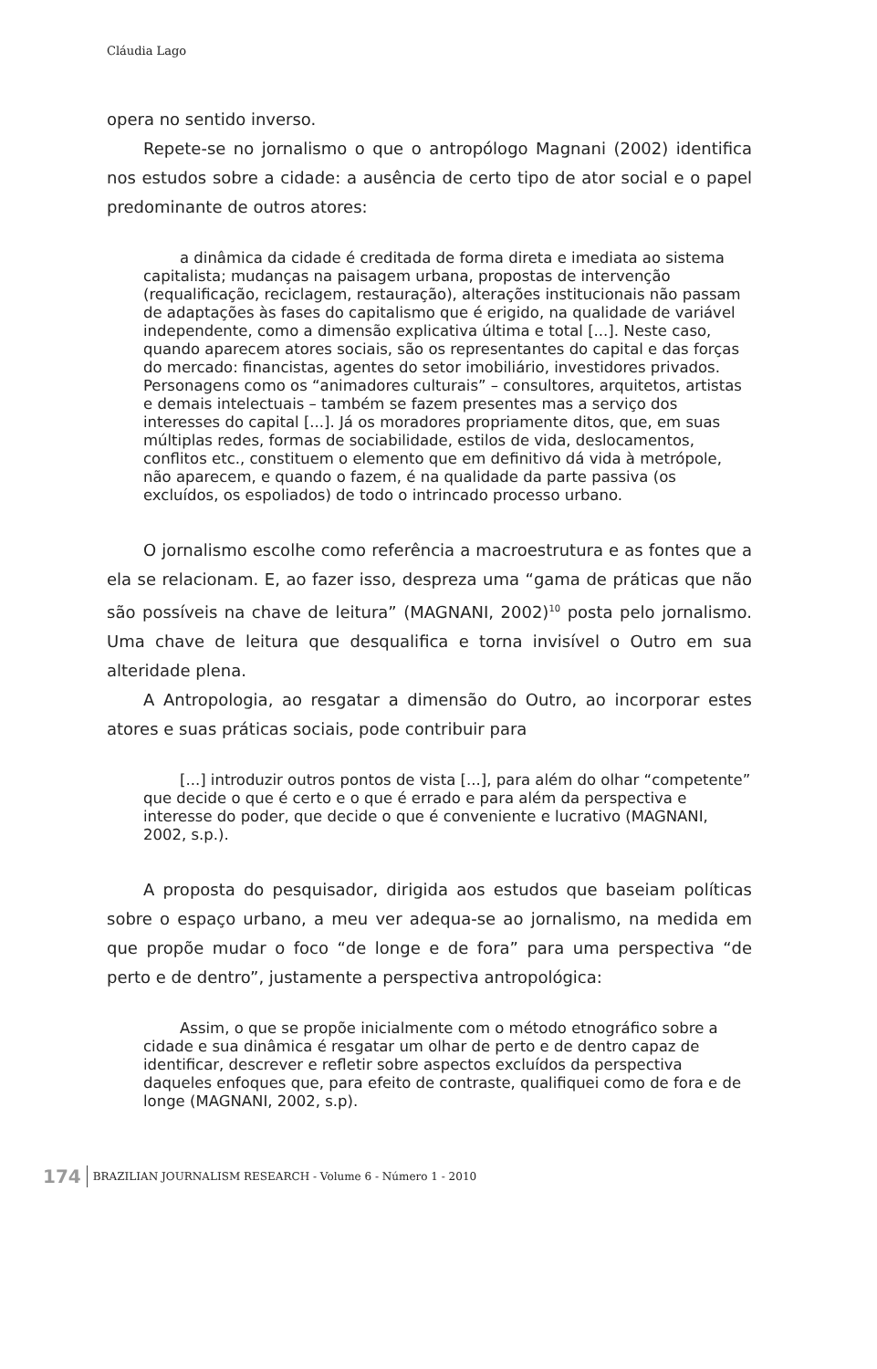Cláudia Lago
opera no sentido inverso.
Repete-se no jornalismo o que o antropólogo Magnani (2002) identifica nos estudos sobre a cidade: a ausência de certo tipo de ator social e o papel predominante de outros atores:
a dinâmica da cidade é creditada de forma direta e imediata ao sistema capitalista; mudanças na paisagem urbana, propostas de intervenção (requalificação, reciclagem, restauração), alterações institucionais não passam de adaptações às fases do capitalismo que é erigido, na qualidade de variável independente, como a dimensão explicativa última e total [...]. Neste caso, quando aparecem atores sociais, são os representantes do capital e das forças do mercado: financistas, agentes do setor imobiliário, investidores privados. Personagens como os “animadores culturais” – consultores, arquitetos, artistas e demais intelectuais – também se fazem presentes mas a serviço dos interesses do capital [...]. Já os moradores propriamente ditos, que, em suas múltiplas redes, formas de sociabilidade, estilos de vida, deslocamentos, conflitos etc., constituem o elemento que em definitivo dá vida à metrópole, não aparecem, e quando o fazem, é na qualidade da parte passiva (os excluídos, os espoliados) de todo o intrincado processo urbano.
O jornalismo escolhe como referência a macroestrutura e as fontes que a ela se relacionam. E, ao fazer isso, despreza uma “gama de práticas que não são possíveis na chave de leitura” (MAGNANI, 2002)<sup>10</sup> posta pelo jornalismo. Uma chave de leitura que desqualifica e torna invisível o Outro em sua alteridade plena.
A Antropologia, ao resgatar a dimensão do Outro, ao incorporar estes atores e suas práticas sociais, pode contribuir para
[...] introduzir outros pontos de vista [...], para além do olhar “competente” que decide o que é certo e o que é errado e para além da perspectiva e interesse do poder, que decide o que é conveniente e lucrativo (MAGNANI, 2002, s.p.).
A proposta do pesquisador, dirigida aos estudos que baseiam políticas sobre o espaço urbano, a meu ver adequa-se ao jornalismo, na medida em que propõe mudar o foco “de longe e de fora” para uma perspectiva “de perto e de dentro”, justamente a perspectiva antropológica:
Assim, o que se propõe inicialmente com o método etnográfico sobre a cidade e sua dinâmica é resgatar um olhar de perto e de dentro capaz de identificar, descrever e refletir sobre aspectos excluídos da perspectiva daqueles enfoques que, para efeito de contraste, qualifiquei como de fora e de longe (MAGNANI, 2002, s.p).
174 BRAZILIAN JOURNALISM RESEARCH - Volume 6 - Número 1 - 2010